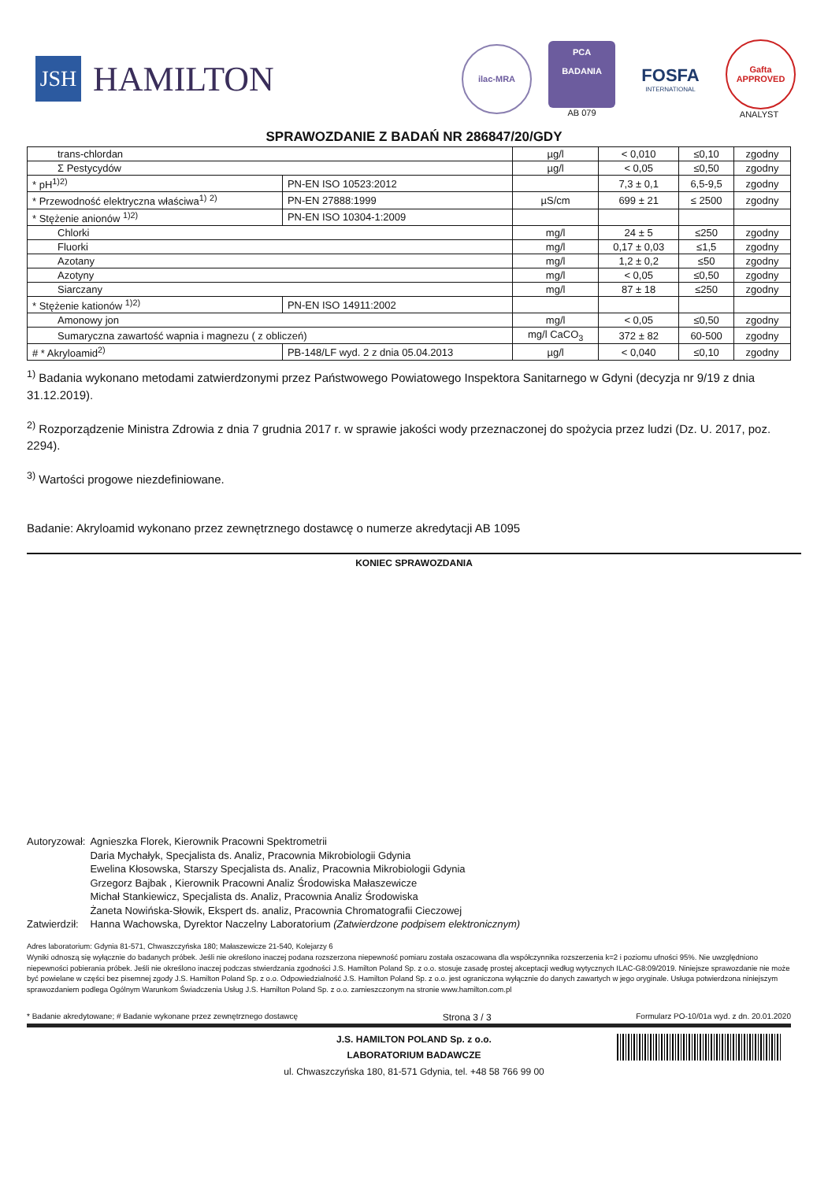JSH
HAMILTON
ilac-MRA
PCA
BADANIA
AB 079
FOSFA
INTERNATIONAL
Gafta
APPROVED
ANALYST
SPRAWOZDANIE Z BADAŃ NR 286847/20/GDY
| trans-chlordan | | µg/l | < 0,010 | ≤0,10 | zgodny |
| Σ Pestycydów | | µg/l | < 0,05 | ≤0,50 | zgodny |
| * pH<sup>1)2)</sup> | PN-EN ISO 10523:2012 | | 7,3 ± 0,1 | 6,5-9,5 | zgodny |
| * Przewodność elektryczna właściwa<sup>1)</sup> <sup>2)</sup> | PN-EN 27888:1999 | µS/cm | 699 ± 21 | ≤ 2500 | zgodny |
| * Stężenie anionów <sup>1)2)</sup> | PN-EN ISO 10304-1:2009 | | | | |
| Chlorki | | mg/l | 24 ± 5 | ≤250 | zgodny |
| Fluorki | | mg/l | 0,17 ± 0,03 | ≤1,5 | zgodny |
| Azotany | | mg/l | 1,2 ± 0,2 | ≤50 | zgodny |
| Azotyny | | mg/l | < 0,05 | ≤0,50 | zgodny |
| Siarczany | | mg/l | 87 ± 18 | ≤250 | zgodny |
| * Stężenie kationów <sup>1)2)</sup> | PN-EN ISO 14911:2002 | | | | |
| Amonowy jon | | mg/l | < 0,05 | ≤0,50 | zgodny |
| Sumaryczna zawartość wapnia i magnezu ( z obliczeń) | | mg/l CaCO<sub>3</sub> | 372 ± 82 | 60-500 | zgodny |
| # * Akryloamid<sup>2)</sup> | PB-148/LF wyd. 2 z dnia 05.04.2013 | µg/l | < 0,040 | ≤0,10 | zgodny |
<sup>1)</sup> Badania wykonano metodami zatwierdzonymi przez Państwowego Powiatowego Inspektora Sanitarnego w Gdyni (decyzja nr 9/19 z dnia 31.12.2019).
<sup>2)</sup> Rozporządzenie Ministra Zdrowia z dnia 7 grudnia 2017 r. w sprawie jakości wody przeznaczonej do spożycia przez ludzi (Dz. U. 2017, poz. 2294).
<sup>3)</sup> Wartości progowe niezdefiniowane.
Badanie: Akryloamid wykonano przez zewnętrznego dostawcę o numerze akredytacji AB 1095
KONIEC SPRAWOZDANIA
| Autoryzował: | Agnieszka Florek, Kierownik Pracowni Spektrometrii Daria Mychałyk, Specjalista ds. Analiz, Pracownia Mikrobiologii Gdynia Ewelina Kłosowska, Starszy Specjalista ds. Analiz, Pracownia Mikrobiologii Gdynia Grzegorz Bajbak , Kierownik Pracowni Analiz Środowiska Małaszewicze Michał Stankiewicz, Specjalista ds. Analiz, Pracownia Analiz Środowiska Żaneta Nowińska-Słowik, Ekspert ds. analiz, Pracownia Chromatografii Cieczowej |
| Zatwierdził: | Hanna Wachowska, Dyrektor Naczelny Laboratorium (Zatwierdzone podpisem elektronicznym) |
Adres laboratorium: Gdynia 81-571, Chwaszczyńska 180; Małaszewicze 21-540, Kolejarzy 6
Wyniki odnoszą się wyłącznie do badanych próbek. Jeśli nie określono inaczej podana rozszerzona niepewność pomiaru została oszacowana dla współczynnika rozszerzenia k=2 i poziomu ufności 95%. Nie uwzględniono niepewności pobierania próbek. Jeśli nie określono inaczej podczas stwierdzania zgodności J.S. Hamilton Poland Sp. z o.o. stosuje zasadę prostej akceptacji według wytycznych ILAC-G8:09/2019. Niniejsze sprawozdanie nie może być powielane w części bez pisemnej zgody J.S. Hamilton Poland Sp. z o.o. Odpowiedzialność J.S. Hamilton Poland Sp. z o.o. jest ograniczona wyłącznie do danych zawartych w jego oryginale. Usługa potwierdzona niniejszym sprawozdaniem podlega Ogólnym Warunkom Świadczenia Usług J.S. Hamilton Poland Sp. z o.o. zamieszczonym na stronie www.hamilton.com.pl
* Badanie akredytowane; # Badanie wykonane przez zewnętrznego dostawcę Strona 3 / 3 Formularz PO-10/01a wyd. z dn. 20.01.2020
J.S. HAMILTON POLAND Sp. z o.o.
LABORATORIUM BADAWCZE
ul. Chwaszczyńska 180, 81-571 Gdynia, tel. +48 58 766 99 00